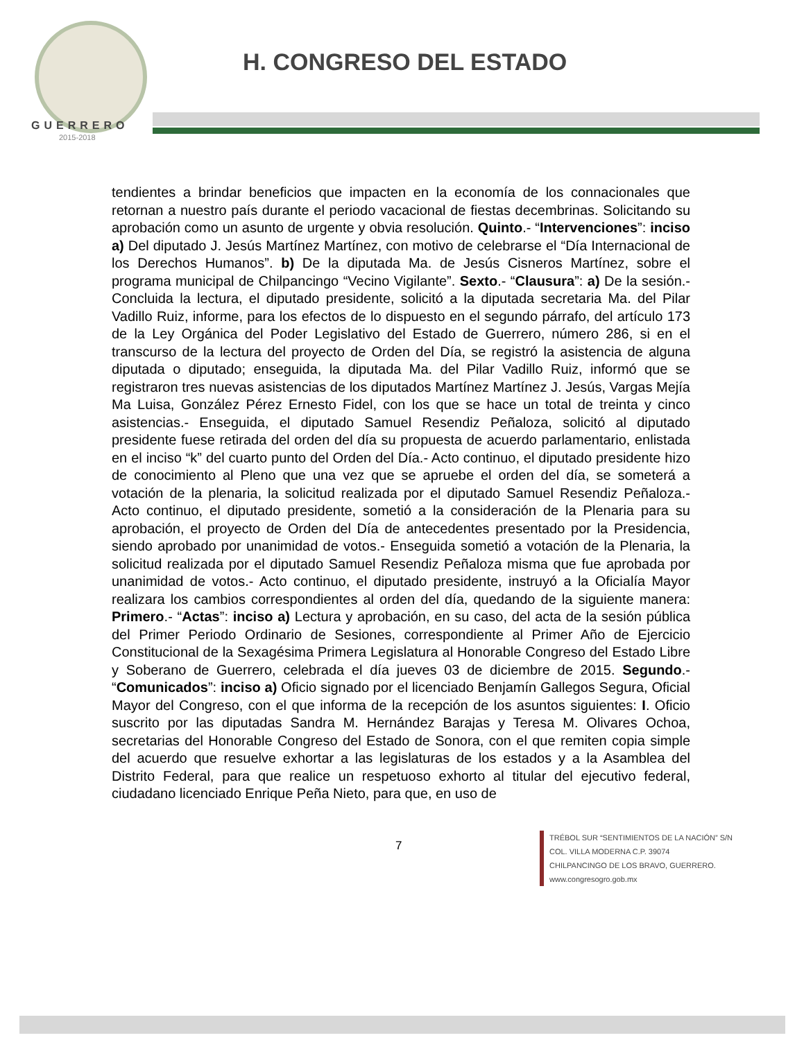GUERRERO
2015-2018
H. CONGRESO DEL ESTADO
tendientes a brindar beneficios que impacten en la economía de los connacionales que retornan a nuestro país durante el periodo vacacional de fiestas decembrinas. Solicitando su aprobación como un asunto de urgente y obvia resolución. Quinto.- “Intervenciones”: inciso a) Del diputado J. Jesús Martínez Martínez, con motivo de celebrarse el “Día Internacional de los Derechos Humanos”. b) De la diputada Ma. de Jesús Cisneros Martínez, sobre el programa municipal de Chilpancingo “Vecino Vigilante”. Sexto.- “Clausura”: a) De la sesión.- Concluida la lectura, el diputado presidente, solicitó a la diputada secretaria Ma. del Pilar Vadillo Ruiz, informe, para los efectos de lo dispuesto en el segundo párrafo, del artículo 173 de la Ley Orgánica del Poder Legislativo del Estado de Guerrero, número 286, si en el transcurso de la lectura del proyecto de Orden del Día, se registró la asistencia de alguna diputada o diputado; enseguida, la diputada Ma. del Pilar Vadillo Ruiz, informó que se registraron tres nuevas asistencias de los diputados Martínez Martínez J. Jesús, Vargas Mejía Ma Luisa, González Pérez Ernesto Fidel, con los que se hace un total de treinta y cinco asistencias.- Enseguida, el diputado Samuel Resendiz Peñaloza, solicitó al diputado presidente fuese retirada del orden del día su propuesta de acuerdo parlamentario, enlistada en el inciso “k” del cuarto punto del Orden del Día.- Acto continuo, el diputado presidente hizo de conocimiento al Pleno que una vez que se apruebe el orden del día, se someterá a votación de la plenaria, la solicitud realizada por el diputado Samuel Resendiz Peñaloza.- Acto continuo, el diputado presidente, sometió a la consideración de la Plenaria para su aprobación, el proyecto de Orden del Día de antecedentes presentado por la Presidencia, siendo aprobado por unanimidad de votos.- Enseguida sometió a votación de la Plenaria, la solicitud realizada por el diputado Samuel Resendiz Peñaloza misma que fue aprobada por unanimidad de votos.- Acto continuo, el diputado presidente, instruyó a la Oficialía Mayor realizara los cambios correspondientes al orden del día, quedando de la siguiente manera: Primero.- “Actas”: inciso a) Lectura y aprobación, en su caso, del acta de la sesión pública del Primer Periodo Ordinario de Sesiones, correspondiente al Primer Año de Ejercicio Constitucional de la Sexagésima Primera Legislatura al Honorable Congreso del Estado Libre y Soberano de Guerrero, celebrada el día jueves 03 de diciembre de 2015. Segundo.- “Comunicados”: inciso a) Oficio signado por el licenciado Benjamín Gallegos Segura, Oficial Mayor del Congreso, con el que informa de la recepción de los asuntos siguientes: I. Oficio suscrito por las diputadas Sandra M. Hernández Barajas y Teresa M. Olivares Ochoa, secretarias del Honorable Congreso del Estado de Sonora, con el que remiten copia simple del acuerdo que resuelve exhortar a las legislaturas de los estados y a la Asamblea del Distrito Federal, para que realice un respetuoso exhorto al titular del ejecutivo federal, ciudadano licenciado Enrique Peña Nieto, para que, en uso de
7
TRÉBOL SUR “SENTIMIENTOS DE LA NACIÓN” S/N
COL. VILLA MODERNA C.P. 39074
CHILPANCINGO DE LOS BRAVO, GUERRERO.
www.congresogro.gob.mx